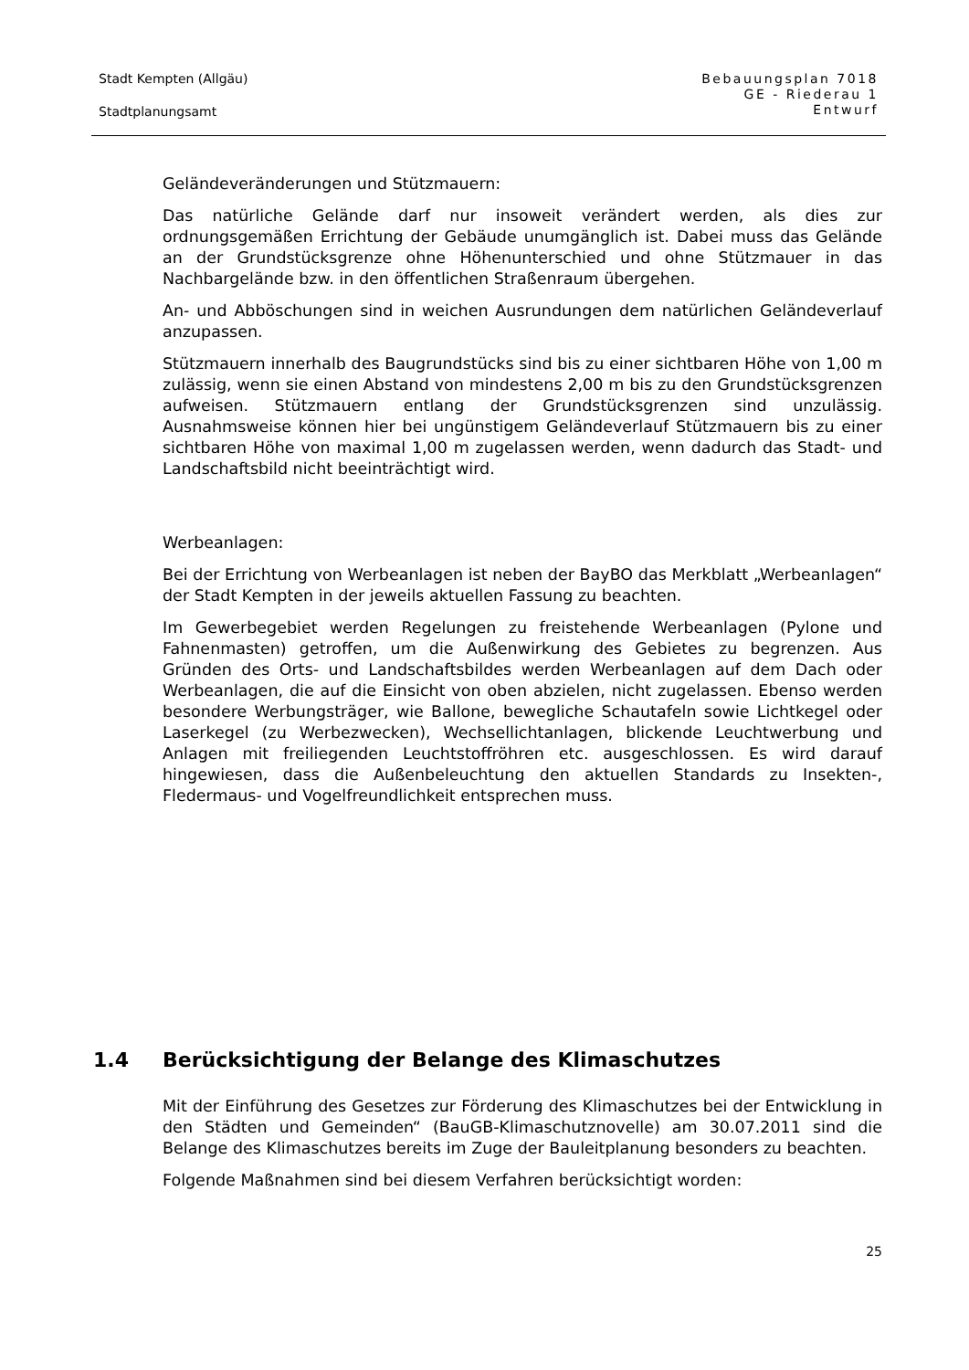Stadt Kempten (Allgäu)
Stadtplanungsamt
Bebauungsplan 7018
GE - Riederau 1
Entwurf
Geländeveränderungen und Stützmauern:
Das natürliche Gelände darf nur insoweit verändert werden, als dies zur ordnungsgemäßen Errichtung der Gebäude unumgänglich ist. Dabei muss das Gelände an der Grundstücksgrenze ohne Höhenunterschied und ohne Stützmauer in das Nachbargelände bzw. in den öffentlichen Straßenraum übergehen.
An- und Abböschungen sind in weichen Ausrundungen dem natürlichen Geländeverlauf anzupassen.
Stützmauern innerhalb des Baugrundstücks sind bis zu einer sichtbaren Höhe von 1,00 m zulässig, wenn sie einen Abstand von mindestens 2,00 m bis zu den Grundstücksgrenzen aufweisen. Stützmauern entlang der Grundstücksgrenzen sind unzulässig. Ausnahmsweise können hier bei ungünstigem Geländeverlauf Stützmauern bis zu einer sichtbaren Höhe von maximal 1,00 m zugelassen werden, wenn dadurch das Stadt- und Landschaftsbild nicht beeinträchtigt wird.
Werbeanlagen:
Bei der Errichtung von Werbeanlagen ist neben der BayBO das Merkblatt „Werbeanlagen“ der Stadt Kempten in der jeweils aktuellen Fassung zu beachten.
Im Gewerbegebiet werden Regelungen zu freistehende Werbeanlagen (Pylone und Fahnenmasten) getroffen, um die Außenwirkung des Gebietes zu begrenzen. Aus Gründen des Orts- und Landschaftsbildes werden Werbeanlagen auf dem Dach oder Werbeanlagen, die auf die Einsicht von oben abzielen, nicht zugelassen. Ebenso werden besondere Werbungsträger, wie Ballone, bewegliche Schautafeln sowie Lichtkegel oder Laserkegel (zu Werbezwecken), Wechsellichtanlagen, blickende Leuchtwerbung und Anlagen mit freiliegenden Leuchtstoffröhren etc. ausgeschlossen. Es wird darauf hingewiesen, dass die Außenbeleuchtung den aktuellen Standards zu Insekten-, Fledermaus- und Vogelfreundlichkeit entsprechen muss.
1.4 Berücksichtigung der Belange des Klimaschutzes
Mit der Einführung des Gesetzes zur Förderung des Klimaschutzes bei der Entwicklung in den Städten und Gemeinden“ (BauGB-Klimaschutznovelle) am 30.07.2011 sind die Belange des Klimaschutzes bereits im Zuge der Bauleitplanung besonders zu beachten.
Folgende Maßnahmen sind bei diesem Verfahren berücksichtigt worden:
25